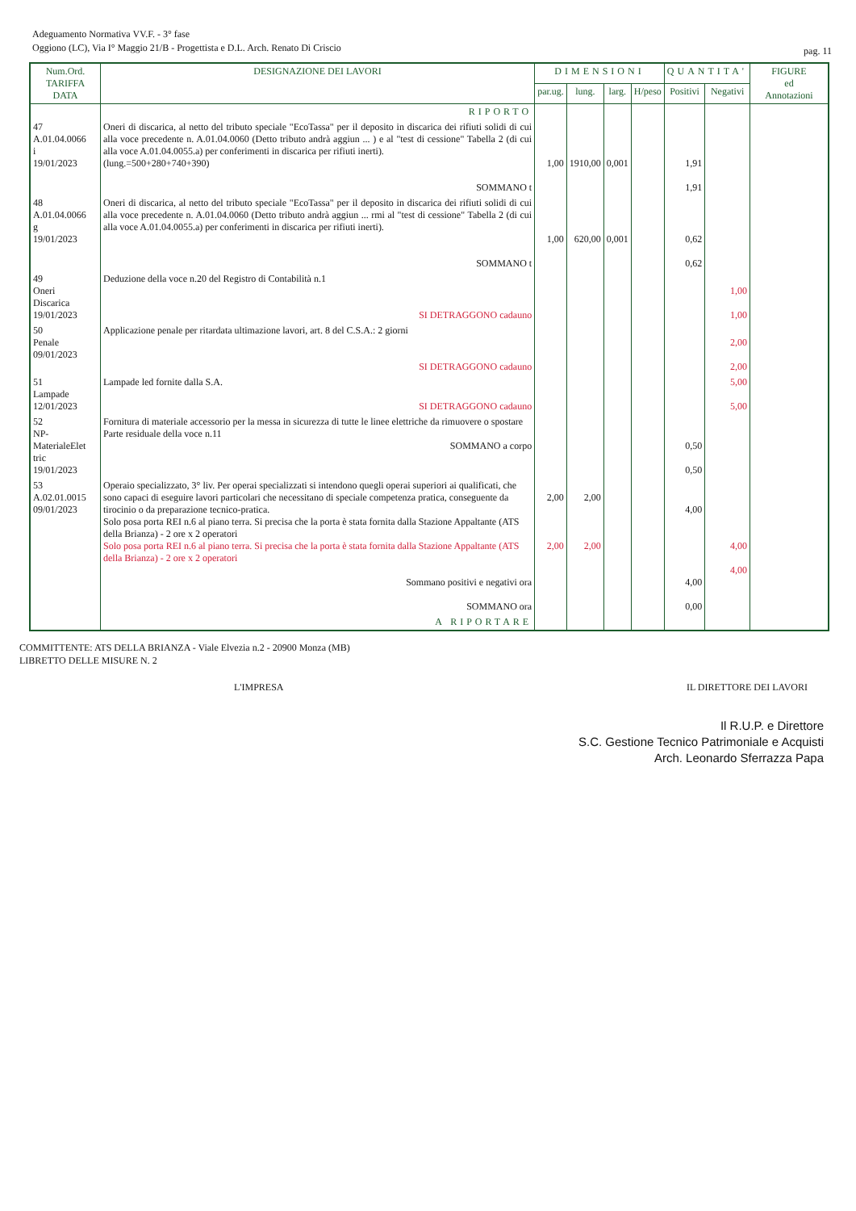Adeguamento Normativa VV.F. - 3° fase
Oggiono (LC), Via I° Maggio 21/B - Progettista e D.L. Arch. Renato Di Criscio
pag. 11
| Num.Ord. TARIFFA DATA | DESIGNAZIONE DEI LAVORI | DIMENSIONI | | | | QUANTITA' | | FIGURE ed Annotazioni |
| --- | --- | --- | --- | --- | --- | --- | --- | --- |
| | | par.ug. | lung. | larg. | H/peso | Positivi | Negativi | |
| | RIPORTO | | | | | | | |
| 47 A.01.04.0066 i 19/01/2023 | Oneri di discarica, al netto del tributo speciale "EcoTassa" per il deposito in discarica dei rifiuti solidi di cui alla voce precedente n. A.01.04.0060 (Detto tributo andrà aggiun ... ) e al "test di cessione" Tabella 2 (di cui alla voce A.01.04.0055.a) per conferimenti in discarica per rifiuti inerti). (lung.=500+280+740+390) SOMMANO t | 1,00 | 1910,00 | 0,001 | | 1,91 1,91 | | |
| 48 A.01.04.0066 g 19/01/2023 | Oneri di discarica, al netto del tributo speciale "EcoTassa" per il deposito in discarica dei rifiuti solidi di cui alla voce precedente n. A.01.04.0060 (Detto tributo andrà aggiun ... rmi al "test di cessione" Tabella 2 (di cui alla voce A.01.04.0055.a) per conferimenti in discarica per rifiuti inerti). SOMMANO t | 1,00 | 620,00 | 0,001 | | 0,62 0,62 | | |
| 49 Oneri Discarica 19/01/2023 | Deduzione della voce n.20 del Registro di Contabilità n.1 SI DETRAGGONO cadauno | | | | | | 1,00 1,00 | |
| 50 Penale 09/01/2023 | Applicazione penale per ritardata ultimazione lavori, art. 8 del C.S.A.: 2 giorni SI DETRAGGONO cadauno | | | | | | 2,00 2,00 | |
| 51 Lampade 12/01/2023 | Lampade led fornite dalla S.A. SI DETRAGGONO cadauno | | | | | | 5,00 5,00 | |
| 52 NP- MaterialeElet tric 19/01/2023 | Fornitura di materiale accessorio per la messa in sicurezza di tutte le linee elettriche da rimuovere o spostare Parte residuale della voce n.11 SOMMANO a corpo | | | | | 0,50 0,50 | | |
| 53 A.02.01.0015 09/01/2023 | Operaio specializzato, 3° liv. Per operai specializzati si intendono quegli operai superiori ai qualificati, che sono capaci di eseguire lavori particolari che necessitano di speciale competenza pratica, conseguente da tirocinio o da preparazione tecnico-pratica. Solo posa porta REI n.6 al piano terra. Si precisa che la porta è stata fornita dalla Stazione Appaltante (ATS della Brianza) - 2 ore x 2 operatori Solo posa porta REI n.6 al piano terra. Si precisa che la porta è stata fornita dalla Stazione Appaltante (ATS della Brianza) - 2 ore x 2 operatori Sommano positivi e negativi ora SOMMANO ora | 2,00 2,00 | 2,00 2,00 | | | 4,00 4,00 0,00 | 4,00 4,00 | |
| | A RIPORTARE | | | | | | | |
COMMITTENTE: ATS DELLA BRIANZA - Viale Elvezia n.2 - 20900 Monza (MB)
LIBRETTO DELLE MISURE N. 2
L'IMPRESA IL DIRETTORE DEI LAVORI
Il R.U.P. e Direttore
S.C. Gestione Tecnico Patrimoniale e Acquisti
Arch. Leonardo Sferrazza Papa